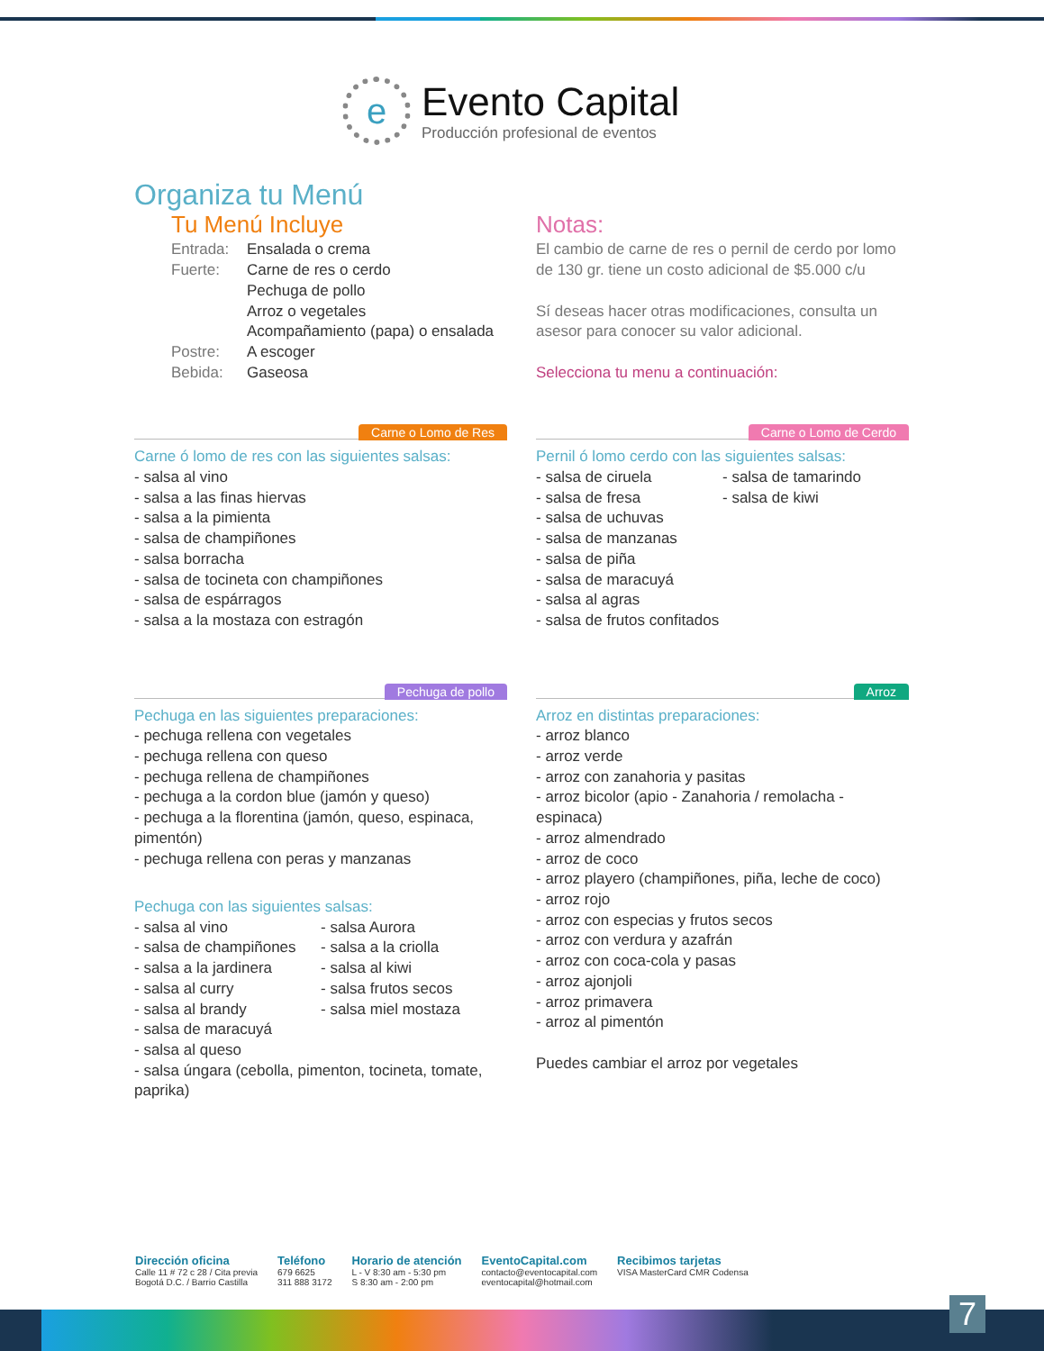e
Evento Capital
Producción profesional de eventos
Organiza tu Menú
Tu Menú Incluye
Entrada: Ensalada o crema Fuerte: Carne de res o cerdo
Pechuga de pollo
Arroz o vegetales
Acompañamiento (papa) o ensalada Postre: A escoger Bebida: Gaseosa
Notas:
El cambio de carne de res o pernil de cerdo por lomo de 130 gr. tiene un costo adicional de $5.000 c/u
Sí deseas hacer otras modificaciones, consulta un asesor para conocer su valor adicional.
Selecciona tu menu a continuación:
Carne o Lomo de Res
Carne ó lomo de res con las siguientes salsas:
- salsa al vino
- salsa a las finas hiervas
- salsa a la pimienta
- salsa de champiñones
- salsa borracha
- salsa de tocineta con champiñones
- salsa de espárragos
- salsa a la mostaza con estragón
Carne o Lomo de Cerdo
Pernil ó lomo cerdo con las siguientes salsas:
- salsa de ciruela
- salsa de fresa
- salsa de uchuvas
- salsa de manzanas
- salsa de piña
- salsa de maracuyá
- salsa al agras
- salsa de frutos confitados
- salsa de tamarindo
- salsa de kiwi
Pechuga de pollo
Pechuga en las siguientes preparaciones:
- pechuga rellena con vegetales
- pechuga rellena con queso
- pechuga rellena de champiñones
- pechuga a la cordon blue (jamón y queso)
- pechuga a la florentina (jamón, queso, espinaca, pimentón)
- pechuga rellena con peras y manzanas
Pechuga con las siguientes salsas:
- salsa al vino
- salsa de champiñones
- salsa a la jardinera
- salsa al curry
- salsa al brandy
- salsa Aurora
- salsa a la criolla
- salsa al kiwi
- salsa frutos secos
- salsa miel mostaza
- salsa de maracuyá
- salsa al queso
- salsa úngara (cebolla, pimenton, tocineta, tomate, paprika)
Arroz
Arroz en distintas preparaciones:
- arroz blanco
- arroz verde
- arroz con zanahoria y pasitas
- arroz bicolor (apio - Zanahoria / remolacha - espinaca)
- arroz almendrado
- arroz de coco
- arroz playero (champiñones, piña, leche de coco)
- arroz rojo
- arroz con especias y frutos secos
- arroz con verdura y azafrán
- arroz con coca-cola y pasas
- arroz ajonjoli
- arroz primavera
- arroz al pimentón
Puedes cambiar el arroz por vegetales
Dirección oficina
Calle 11 # 72 c 28 / Cita previa
Bogotá D.C. / Barrio Castilla
Teléfono
679 6625
311 888 3172
Horario de atención
L - V 8:30 am - 5:30 pm
S 8:30 am - 2:00 pm
EventoCapital.com
contacto@eventocapital.com
eventocapital@hotmail.com
Recibimos tarjetas
VISA MasterCard CMR Codensa
7